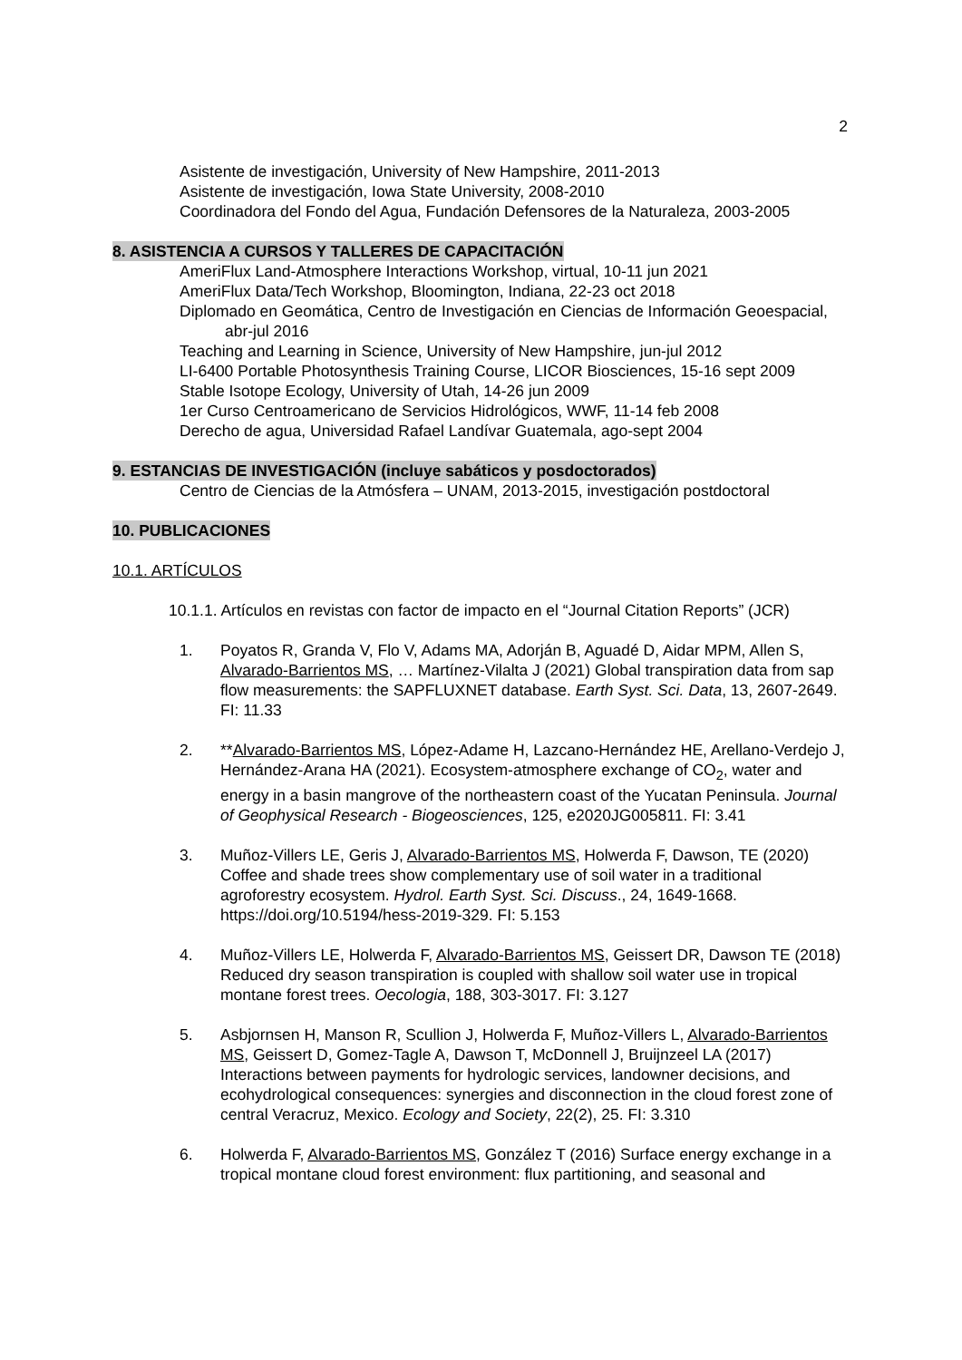2
Asistente de investigación, University of New Hampshire, 2011-2013
Asistente de investigación, Iowa State University, 2008-2010
Coordinadora del Fondo del Agua, Fundación Defensores de la Naturaleza, 2003-2005
8. ASISTENCIA A CURSOS Y TALLERES DE CAPACITACIÓN
AmeriFlux Land-Atmosphere Interactions Workshop, virtual, 10-11 jun 2021
AmeriFlux Data/Tech Workshop, Bloomington, Indiana, 22-23 oct 2018
Diplomado en Geomática, Centro de Investigación en Ciencias de Información Geoespacial, abr-jul 2016
Teaching and Learning in Science, University of New Hampshire, jun-jul 2012
LI-6400 Portable Photosynthesis Training Course, LICOR Biosciences, 15-16 sept 2009
Stable Isotope Ecology, University of Utah, 14-26 jun 2009
1er Curso Centroamericano de Servicios Hidrológicos, WWF, 11-14 feb 2008
Derecho de agua, Universidad Rafael Landívar Guatemala, ago-sept 2004
9. ESTANCIAS DE INVESTIGACIÓN (incluye sabáticos y posdoctorados)
Centro de Ciencias de la Atmósfera – UNAM, 2013-2015, investigación postdoctoral
10. PUBLICACIONES
10.1. ARTÍCULOS
10.1.1. Artículos en revistas con factor de impacto en el “Journal Citation Reports” (JCR)
1. Poyatos R, Granda V, Flo V, Adams MA, Adorján B, Aguadé D, Aidar MPM, Allen S, Alvarado-Barrientos MS, … Martínez-Vilalta J (2021) Global transpiration data from sap flow measurements: the SAPFLUXNET database. Earth Syst. Sci. Data, 13, 2607-2649. FI: 11.33
2. **Alvarado-Barrientos MS, López-Adame H, Lazcano-Hernández HE, Arellano-Verdejo J, Hernández-Arana HA (2021). Ecosystem-atmosphere exchange of CO<sub>2</sub>, water and energy in a basin mangrove of the northeastern coast of the Yucatan Peninsula. Journal of Geophysical Research - Biogeosciences, 125, e2020JG005811. FI: 3.41
3. Muñoz-Villers LE, Geris J, Alvarado-Barrientos MS, Holwerda F, Dawson, TE (2020) Coffee and shade trees show complementary use of soil water in a traditional agroforestry ecosystem. Hydrol. Earth Syst. Sci. Discuss., 24, 1649-1668. https://doi.org/10.5194/hess-2019-329. FI: 5.153
4. Muñoz-Villers LE, Holwerda F, Alvarado-Barrientos MS, Geissert DR, Dawson TE (2018) Reduced dry season transpiration is coupled with shallow soil water use in tropical montane forest trees. Oecologia, 188, 303-3017. FI: 3.127
5. Asbjornsen H, Manson R, Scullion J, Holwerda F, Muñoz-Villers L, Alvarado-Barrientos MS, Geissert D, Gomez-Tagle A, Dawson T, McDonnell J, Bruijnzeel LA (2017) Interactions between payments for hydrologic services, landowner decisions, and ecohydrological consequences: synergies and disconnection in the cloud forest zone of central Veracruz, Mexico. Ecology and Society, 22(2), 25. FI: 3.310
6. Holwerda F, Alvarado-Barrientos MS, González T (2016) Surface energy exchange in a tropical montane cloud forest environment: flux partitioning, and seasonal and